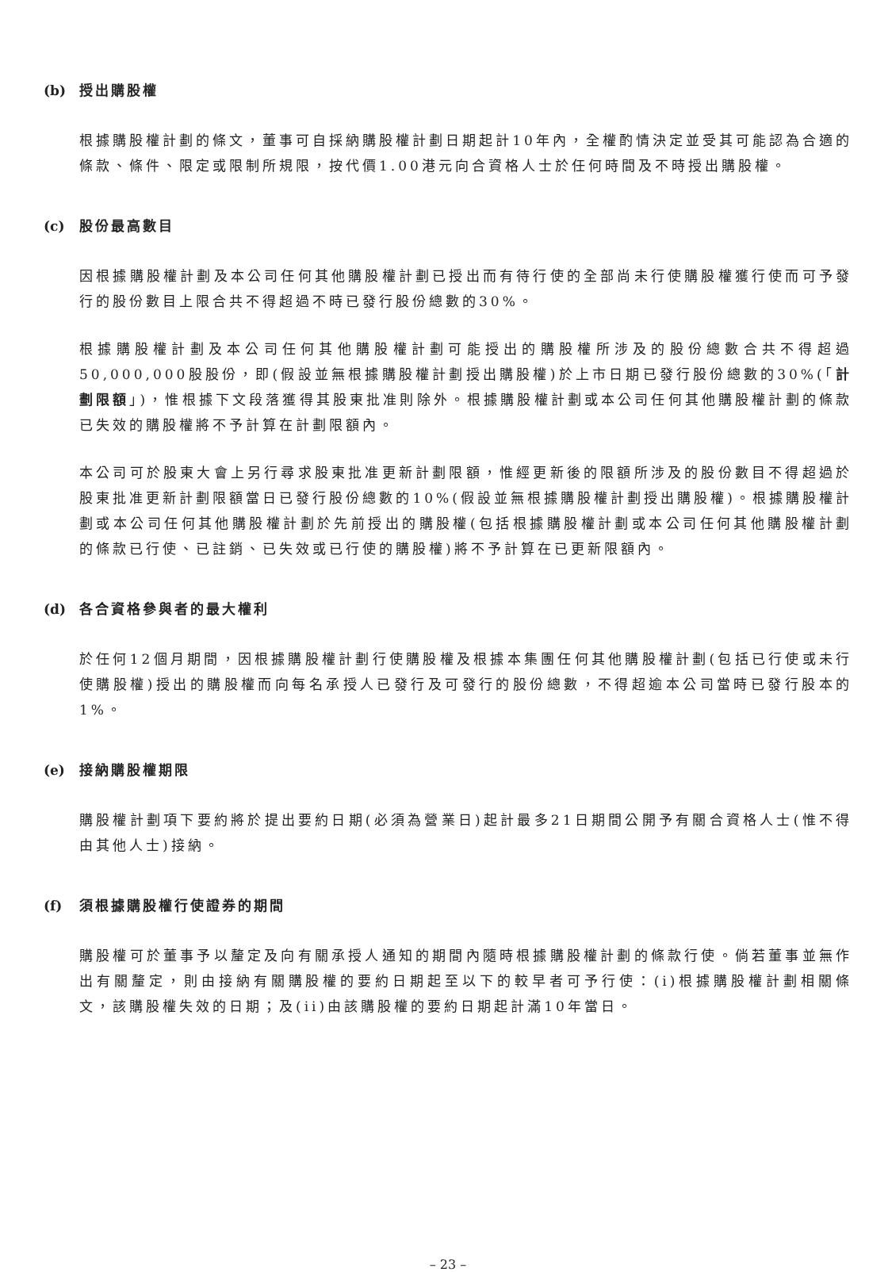(b) 授出購股權
根據購股權計劃的條文，董事可自採納購股權計劃日期起計10年內，全權酌情決定並受其可能認為合適的條款、條件、限定或限制所規限，按代價1.00港元向合資格人士於任何時間及不時授出購股權。
(c) 股份最高數目
因根據購股權計劃及本公司任何其他購股權計劃已授出而有待行使的全部尚未行使購股權獲行使而可予發行的股份數目上限合共不得超過不時已發行股份總數的30%。
根據購股權計劃及本公司任何其他購股權計劃可能授出的購股權所涉及的股份總數合共不得超過50,000,000股股份，即(假設並無根據購股權計劃授出購股權)於上市日期已發行股份總數的30%(「計劃限額」)，惟根據下文段落獲得其股東批准則除外。根據購股權計劃或本公司任何其他購股權計劃的條款已失效的購股權將不予計算在計劃限額內。
本公司可於股東大會上另行尋求股東批准更新計劃限額，惟經更新後的限額所涉及的股份數目不得超過於股東批准更新計劃限額當日已發行股份總數的10%(假設並無根據購股權計劃授出購股權)。根據購股權計劃或本公司任何其他購股權計劃於先前授出的購股權(包括根據購股權計劃或本公司任何其他購股權計劃的條款已行使、已註銷、已失效或已行使的購股權)將不予計算在已更新限額內。
(d) 各合資格參與者的最大權利
於任何12個月期間，因根據購股權計劃行使購股權及根據本集團任何其他購股權計劃(包括已行使或未行使購股權)授出的購股權而向每名承授人已發行及可發行的股份總數，不得超逾本公司當時已發行股本的1%。
(e) 接納購股權期限
購股權計劃項下要約將於提出要約日期(必須為營業日)起計最多21日期間公開予有關合資格人士(惟不得由其他人士)接納。
(f) 須根據購股權行使證券的期間
購股權可於董事予以釐定及向有關承授人通知的期間內隨時根據購股權計劃的條款行使。倘若董事並無作出有關釐定，則由接納有關購股權的要約日期起至以下的較早者可予行使：(i)根據購股權計劃相關條文，該購股權失效的日期；及(ii)由該購股權的要約日期起計滿10年當日。
– 23 –